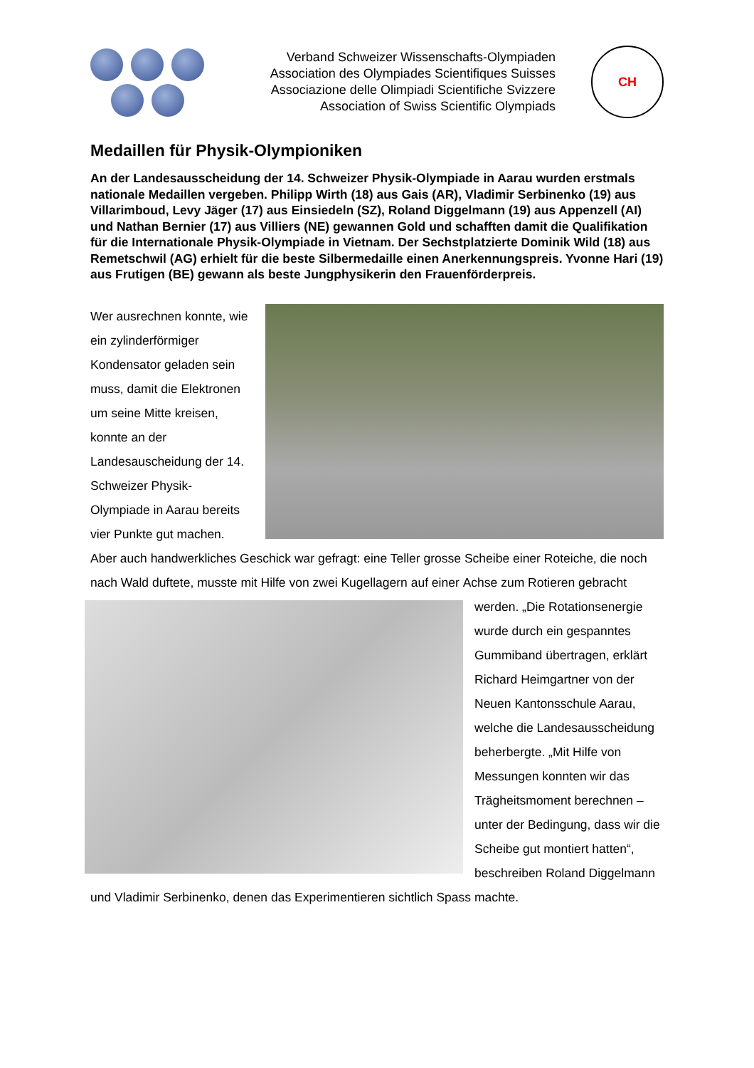Verband Schweizer Wissenschafts-Olympiaden
Association des Olympiades Scientifiques Suisses
Associazione delle Olimpiadi Scientifiche Svizzere
Association of Swiss Scientific Olympiads
CH
Medaillen für Physik-Olympioniken
An der Landesausscheidung der 14. Schweizer Physik-Olympiade in Aarau wurden erstmals nationale Medaillen vergeben. Philipp Wirth (18) aus Gais (AR), Vladimir Serbinenko (19) aus Villarimboud, Levy Jäger (17) aus Einsiedeln (SZ), Roland Diggelmann (19) aus Appenzell (AI) und Nathan Bernier (17) aus Villiers (NE) gewannen Gold und schafften damit die Qualifikation für die Internationale Physik-Olympiade in Vietnam. Der Sechstplatzierte Dominik Wild (18) aus Remetschwil (AG) erhielt für die beste Silbermedaille einen Anerkennungspreis. Yvonne Hari (19) aus Frutigen (BE) gewann als beste Jungphysikerin den Frauenförderpreis.
Wer ausrechnen konnte, wie ein zylinderförmiger Kondensator geladen sein muss, damit die Elektronen um seine Mitte kreisen, konnte an der Landesauscheidung der 14. Schweizer Physik-Olympiade in Aarau bereits vier Punkte gut machen. Aber auch handwerkliches Geschick war gefragt: eine Teller grosse Scheibe einer Roteiche, die noch nach Wald duftete, musste mit Hilfe von zwei Kugellagern auf einer Achse zum Rotieren gebracht werden. „Die Rotationsenergie wurde durch ein gespanntes Gummiband übertragen, erklärt Richard Heimgartner von der Neuen Kantonsschule Aarau, welche die Landesausscheidung beherbergte. „Mit Hilfe von Messungen konnten wir das Trägheitsmoment berechnen – unter der Bedingung, dass wir die Scheibe gut montiert hatten“, beschreiben Roland Diggelmann und Vladimir Serbinenko, denen das Experimentieren sichtlich Spass machte.